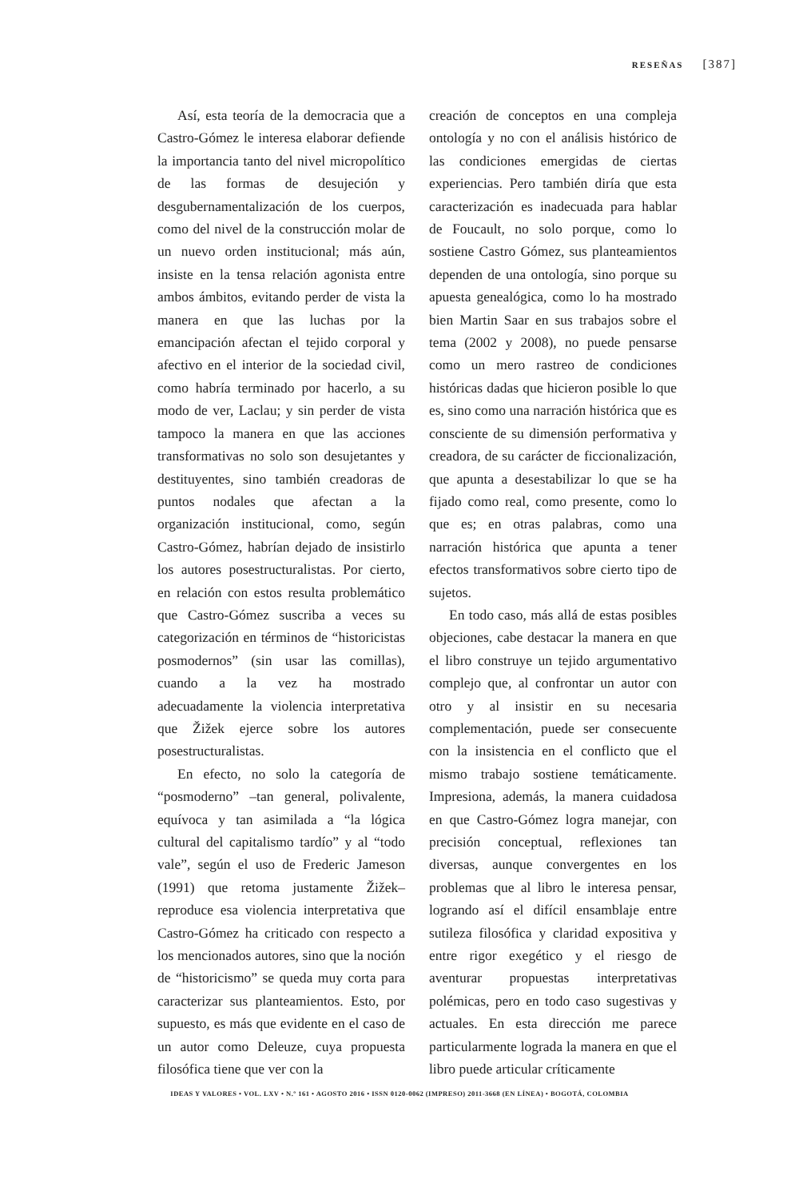RESEÑAS [387]
Así, esta teoría de la democracia que a Castro-Gómez le interesa elaborar defiende la importancia tanto del nivel micropolítico de las formas de desujeción y desgubernamentalización de los cuerpos, como del nivel de la construcción molar de un nuevo orden institucional; más aún, insiste en la tensa relación agonista entre ambos ámbitos, evitando perder de vista la manera en que las luchas por la emancipación afectan el tejido corporal y afectivo en el interior de la sociedad civil, como habría terminado por hacerlo, a su modo de ver, Laclau; y sin perder de vista tampoco la manera en que las acciones transformativas no solo son desujetantes y destituyentes, sino también creadoras de puntos nodales que afectan a la organización institucional, como, según Castro-Gómez, habrían dejado de insistirlo los autores posestructuralistas. Por cierto, en relación con estos resulta problemático que Castro-Gómez suscriba a veces su categorización en términos de “historicistas posmodernos” (sin usar las comillas), cuando a la vez ha mostrado adecuadamente la violencia interpretativa que Žižek ejerce sobre los autores posestructuralistas.
En efecto, no solo la categoría de “posmoderno” –tan general, polivalente, equívoca y tan asimilada a “la lógica cultural del capitalismo tardío” y al “todo vale”, según el uso de Frederic Jameson (1991) que retoma justamente Žižek– reproduce esa violencia interpretativa que Castro-Gómez ha criticado con respecto a los mencionados autores, sino que la noción de “historicismo” se queda muy corta para caracterizar sus planteamientos. Esto, por supuesto, es más que evidente en el caso de un autor como Deleuze, cuya propuesta filosófica tiene que ver con la
creación de conceptos en una compleja ontología y no con el análisis histórico de las condiciones emergidas de ciertas experiencias. Pero también diría que esta caracterización es inadecuada para hablar de Foucault, no solo porque, como lo sostiene Castro Gómez, sus planteamientos dependen de una ontología, sino porque su apuesta genealógica, como lo ha mostrado bien Martin Saar en sus trabajos sobre el tema (2002 y 2008), no puede pensarse como un mero rastreo de condiciones históricas dadas que hicieron posible lo que es, sino como una narración histórica que es consciente de su dimensión performativa y creadora, de su carácter de ficcionalización, que apunta a desestabilizar lo que se ha fijado como real, como presente, como lo que es; en otras palabras, como una narración histórica que apunta a tener efectos transformativos sobre cierto tipo de sujetos.
En todo caso, más allá de estas posibles objeciones, cabe destacar la manera en que el libro construye un tejido argumentativo complejo que, al confrontar un autor con otro y al insistir en su necesaria complementación, puede ser consecuente con la insistencia en el conflicto que el mismo trabajo sostiene temáticamente. Impresiona, además, la manera cuidadosa en que Castro-Gómez logra manejar, con precisión conceptual, reflexiones tan diversas, aunque convergentes en los problemas que al libro le interesa pensar, logrando así el difícil ensamblaje entre sutileza filosófica y claridad expositiva y entre rigor exegético y el riesgo de aventurar propuestas interpretativas polémicas, pero en todo caso sugestivas y actuales. En esta dirección me parece particularmente lograda la manera en que el libro puede articular críticamente
IDEAS Y VALORES • VOL. LXV • N.º 161 • AGOSTO 2016 • ISSN 0120-0062 (IMPRESO) 2011-3668 (EN LÍNEA) • BOGOTÁ, COLOMBIA